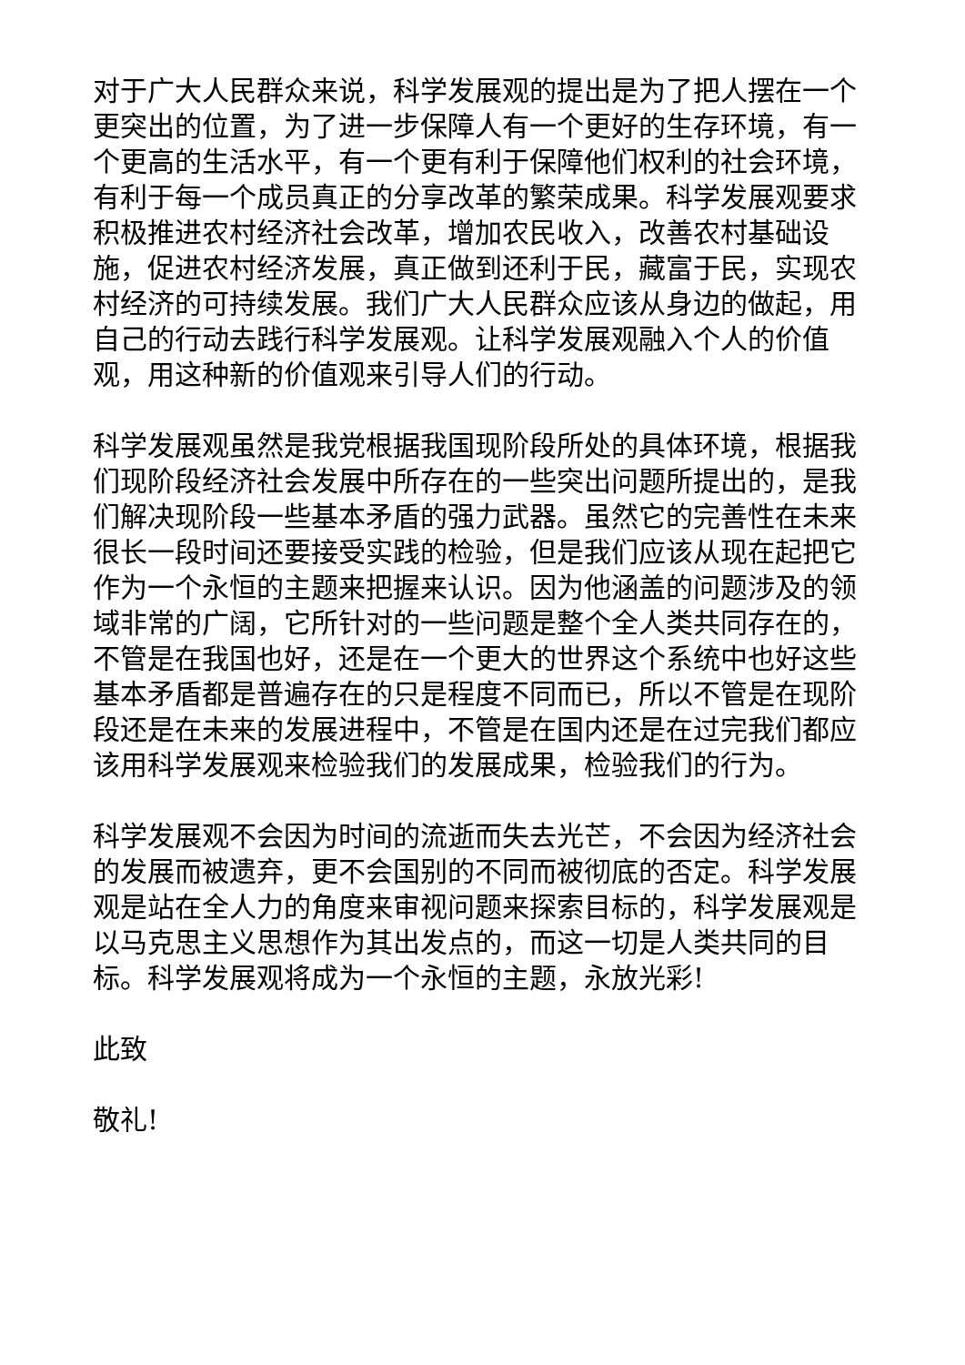对于广大人民群众来说，科学发展观的提出是为了把人摆在一个更突出的位置，为了进一步保障人有一个更好的生存环境，有一个更高的生活水平，有一个更有利于保障他们权利的社会环境，有利于每一个成员真正的分享改革的繁荣成果。科学发展观要求积极推进农村经济社会改革，增加农民收入，改善农村基础设施，促进农村经济发展，真正做到还利于民，藏富于民，实现农村经济的可持续发展。我们广大人民群众应该从身边的做起，用自己的行动去践行科学发展观。让科学发展观融入个人的价值观，用这种新的价值观来引导人们的行动。
科学发展观虽然是我党根据我国现阶段所处的具体环境，根据我们现阶段经济社会发展中所存在的一些突出问题所提出的，是我们解决现阶段一些基本矛盾的强力武器。虽然它的完善性在未来很长一段时间还要接受实践的检验，但是我们应该从现在起把它作为一个永恒的主题来把握来认识。因为他涵盖的问题涉及的领域非常的广阔，它所针对的一些问题是整个全人类共同存在的，不管是在我国也好，还是在一个更大的世界这个系统中也好这些基本矛盾都是普遍存在的只是程度不同而已，所以不管是在现阶段还是在未来的发展进程中，不管是在国内还是在过完我们都应该用科学发展观来检验我们的发展成果，检验我们的行为。
科学发展观不会因为时间的流逝而失去光芒，不会因为经济社会的发展而被遗弃，更不会国别的不同而被彻底的否定。科学发展观是站在全人力的角度来审视问题来探索目标的，科学发展观是以马克思主义思想作为其出发点的，而这一切是人类共同的目标。科学发展观将成为一个永恒的主题，永放光彩!
此致
敬礼!